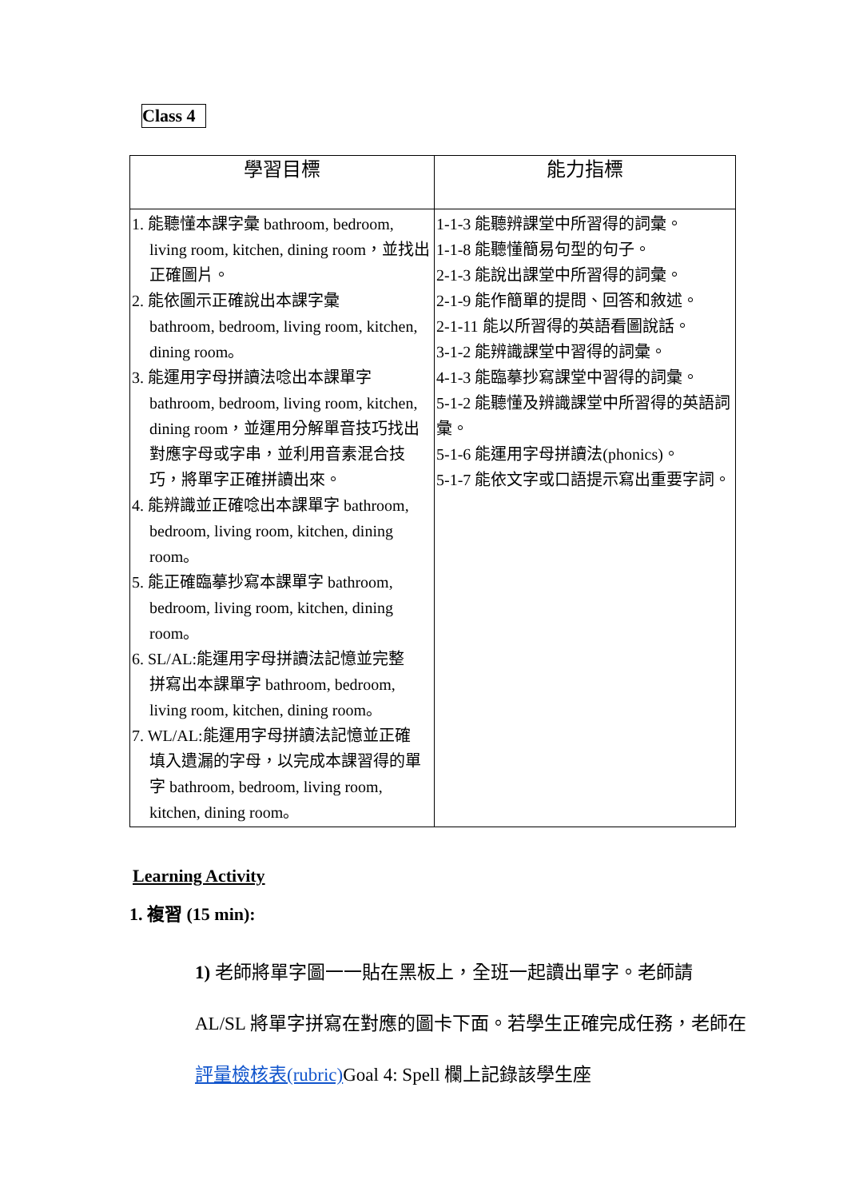Class 4
| 學習目標 | 能力指標 |
| --- | --- |
| 1. 能聽懂本課字彙 bathroom, bedroom, living room, kitchen, dining room，並找出正確圖片。 2. 能依圖示正確說出本課字彙 bathroom, bedroom, living room, kitchen, dining room。 3. 能運用字母拼讀法唸出本課單字 bathroom, bedroom, living room, kitchen, dining room，並運用分解單音技巧找出對應字母或字串，並利用音素混合技巧，將單字正確拼讀出來。 4. 能辨識並正確唸出本課單字 bathroom, bedroom, living room, kitchen, dining room。 5. 能正確臨摹抄寫本課單字 bathroom, bedroom, living room, kitchen, dining room。 6. SL/AL:能運用字母拼讀法記憶並完整 拼寫出本課單字 bathroom, bedroom, living room, kitchen, dining room。 7. WL/AL:能運用字母拼讀法記憶並正確 填入遺漏的字母，以完成本課習得的單字 bathroom, bedroom, living room, kitchen, dining room。 | 1-1-3 能聽辨課堂中所習得的詞彙。 1-1-8 能聽懂簡易句型的句子。 2-1-3 能說出課堂中所習得的詞彙。 2-1-9 能作簡單的提問、回答和敘述。 2-1-11 能以所習得的英語看圖說話。 3-1-2 能辨識課堂中習得的詞彙。 4-1-3 能臨摹抄寫課堂中習得的詞彙。 5-1-2 能聽懂及辨識課堂中所習得的英語詞彙。 5-1-6 能運用字母拼讀法(phonics)。 5-1-7 能依文字或口語提示寫出重要字詞。 |
Learning Activity
1. 複習 (15 min):
1) 老師將單字圖一一貼在黑板上，全班一起讀出單字。老師請 AL/SL 將單字拼寫在對應的圖卡下面。若學生正確完成任務，老師在評量檢核表(rubric) Goal 4: Spell 欄上記錄該學生座